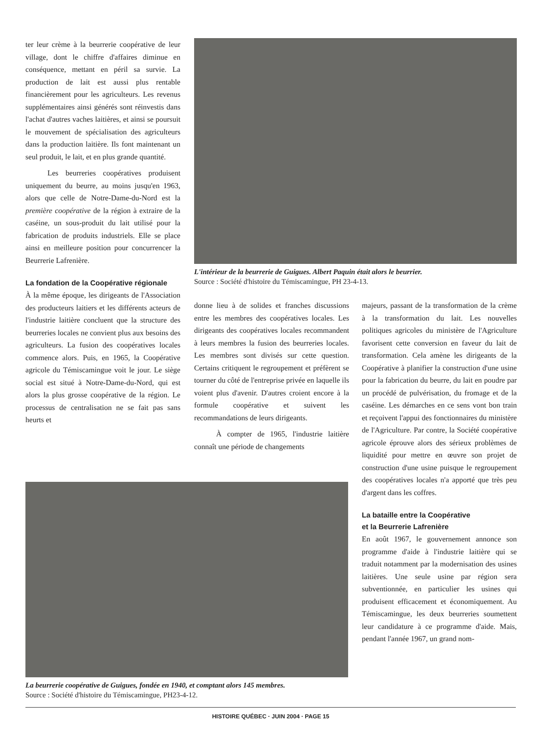ter leur crème à la beurrerie coopérative de leur village, dont le chiffre d'affaires diminue en conséquence, mettant en péril sa survie. La production de lait est aussi plus rentable financièrement pour les agriculteurs. Les revenus supplémentaires ainsi générés sont réinvestis dans l'achat d'autres vaches laitières, et ainsi se poursuit le mouvement de spécialisation des agriculteurs dans la production laitière. Ils font maintenant un seul produit, le lait, et en plus grande quantité.
Les beurreries coopératives produisent uniquement du beurre, au moins jusqu'en 1963, alors que celle de Notre-Dame-du-Nord est la première coopérative de la région à extraire de la caséine, un sous-produit du lait utilisé pour la fabrication de produits industriels. Elle se place ainsi en meilleure position pour concurrencer la Beurrerie Lafrenière.
La fondation de la Coopérative régionale
À la même époque, les dirigeants de l'Association des producteurs laitiers et les différents acteurs de l'industrie laitière concluent que la structure des beurreries locales ne convient plus aux besoins des agriculteurs. La fusion des coopératives locales commence alors. Puis, en 1965, la Coopérative agricole du Témiscamingue voit le jour. Le siège social est situé à Notre-Dame-du-Nord, qui est alors la plus grosse coopérative de la région. Le processus de centralisation ne se fait pas sans heurts et
L'intérieur de la beurrerie de Guigues. Albert Paquin était alors le beurrier.
Source : Société d'histoire du Témiscamingue, PH 23-4-13.
donne lieu à de solides et franches discussions entre les membres des coopératives locales. Les dirigeants des coopératives locales recommandent à leurs membres la fusion des beurreries locales. Les membres sont divisés sur cette question. Certains critiquent le regroupement et préfèrent se tourner du côté de l'entreprise privée en laquelle ils voient plus d'avenir. D'autres croient encore à la formule coopérative et suivent les recommandations de leurs dirigeants.
À compter de 1965, l'industrie laitière connaît une période de changements
majeurs, passant de la transformation de la crème à la transformation du lait. Les nouvelles politiques agricoles du ministère de l'Agriculture favorisent cette conversion en faveur du lait de transformation. Cela amène les dirigeants de la Coopérative à planifier la construction d'une usine pour la fabrication du beurre, du lait en poudre par un procédé de pulvérisation, du fromage et de la caséine. Les démarches en ce sens vont bon train et reçoivent l'appui des fonctionnaires du ministère de l'Agriculture. Par contre, la Société coopérative agricole éprouve alors des sérieux problèmes de liquidité pour mettre en œuvre son projet de construction d'une usine puisque le regroupement des coopératives locales n'a apporté que très peu d'argent dans les coffres.
La bataille entre la Coopérative
et la Beurrerie Lafrenière
En août 1967, le gouvernement annonce son programme d'aide à l'industrie laitière qui se traduit notamment par la modernisation des usines laitières. Une seule usine par région sera subventionnée, en particulier les usines qui produisent efficacement et économiquement. Au Témiscamingue, les deux beurreries soumettent leur candidature à ce programme d'aide. Mais, pendant l'année 1967, un grand nom-
La beurrerie coopérative de Guigues, fondée en 1940, et comptant alors 145 membres.
Source : Société d'histoire du Témiscamingue, PH23-4-12.
HISTOIRE QUÉBEC · JUIN 2004 · PAGE 15